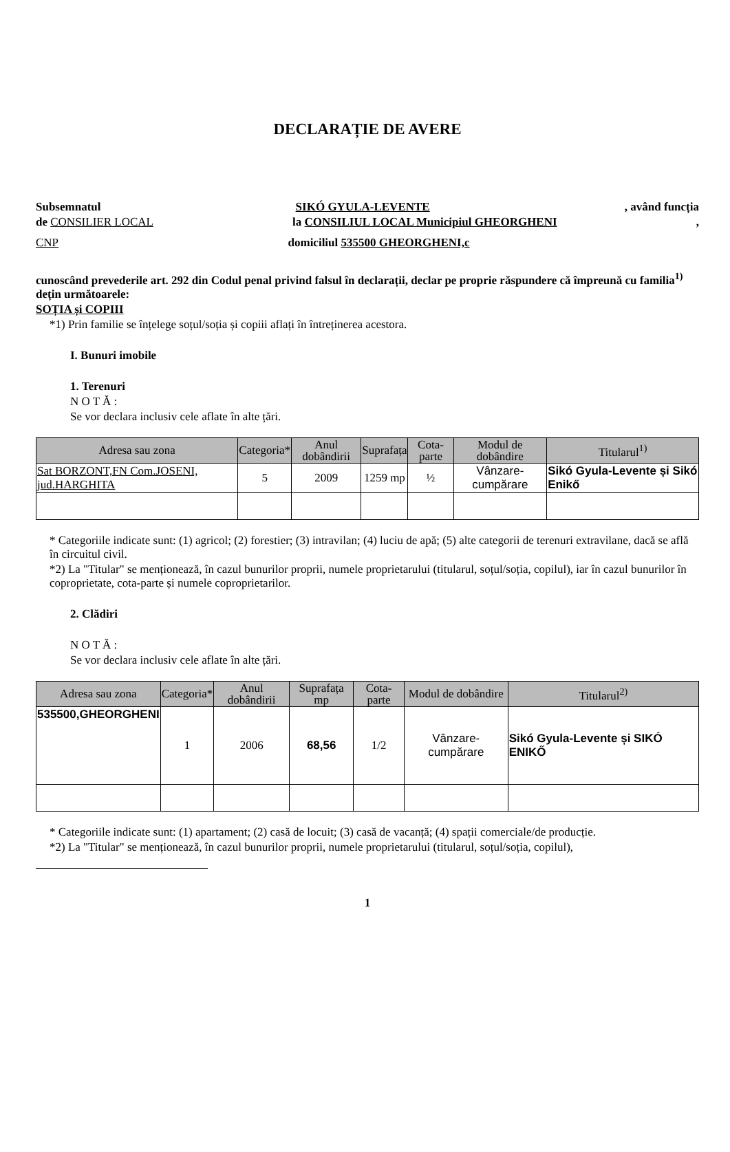DECLARAȚIE DE AVERE
Subsemnatul SIKÓ GYULA-LEVENTE, având funcția
de CONSILIER LOCAL la CONSILIUL LOCAL Municipiul GHEORGHENI,
CNP domiciliul 535500 GHEORGHENI,c
cunoscând prevederile art. 292 din Codul penal privind falsul în declarații, declar pe proprie răspundere că împreună cu familia<sup>1)</sup> dețin următoarele:
SOȚIA și COPIII
*1) Prin familie se înțelege soțul/soția și copiii aflați în întreținerea acestora.
I. Bunuri imobile
1. Terenuri
N O T Ă :
Se vor declara inclusiv cele aflate în alte țări.
| Adresa sau zona | Categoria* | Anul dobândirii | Suprafața | Cota-parte | Modul de dobândire | Titularul<sup>1)</sup> |
| --- | --- | --- | --- | --- | --- | --- |
| Sat BORZONT,FN Com.JOSENI, jud.HARGHITA | 5 | 2009 | 1259 mp | ½ | Vânzare-cumpărare | Sikó Gyula-Levente și Sikó Enikő |
* Categoriile indicate sunt: (1) agricol; (2) forestier; (3) intravilan; (4) luciu de apă; (5) alte categorii de terenuri extravilane, dacă se află în circuitul civil.
*2) La "Titular" se menționează, în cazul bunurilor proprii, numele proprietarului (titularul, soțul/soția, copilul), iar în cazul bunurilor în coproprietate, cota-parte și numele coproprietarilor.
2. Clădiri
N O T Ă :
Se vor declara inclusiv cele aflate în alte țări.
| Adresa sau zona | Categoria* | Anul dobândirii | Suprafața mp | Cota-parte | Modul de dobândire | Titularul<sup>2)</sup> |
| --- | --- | --- | --- | --- | --- | --- |
| 535500,GHEORGHENI | 1 | 2006 | 68,56 | 1/2 | Vânzare-cumpărare | Sikó Gyula-Levente și SIKÓ ENIKŐ |
* Categoriile indicate sunt: (1) apartament; (2) casă de locuit; (3) casă de vacanță; (4) spații comerciale/de producție.
*2) La "Titular" se menționează, în cazul bunurilor proprii, numele proprietarului (titularul, soțul/soția, copilul),
1